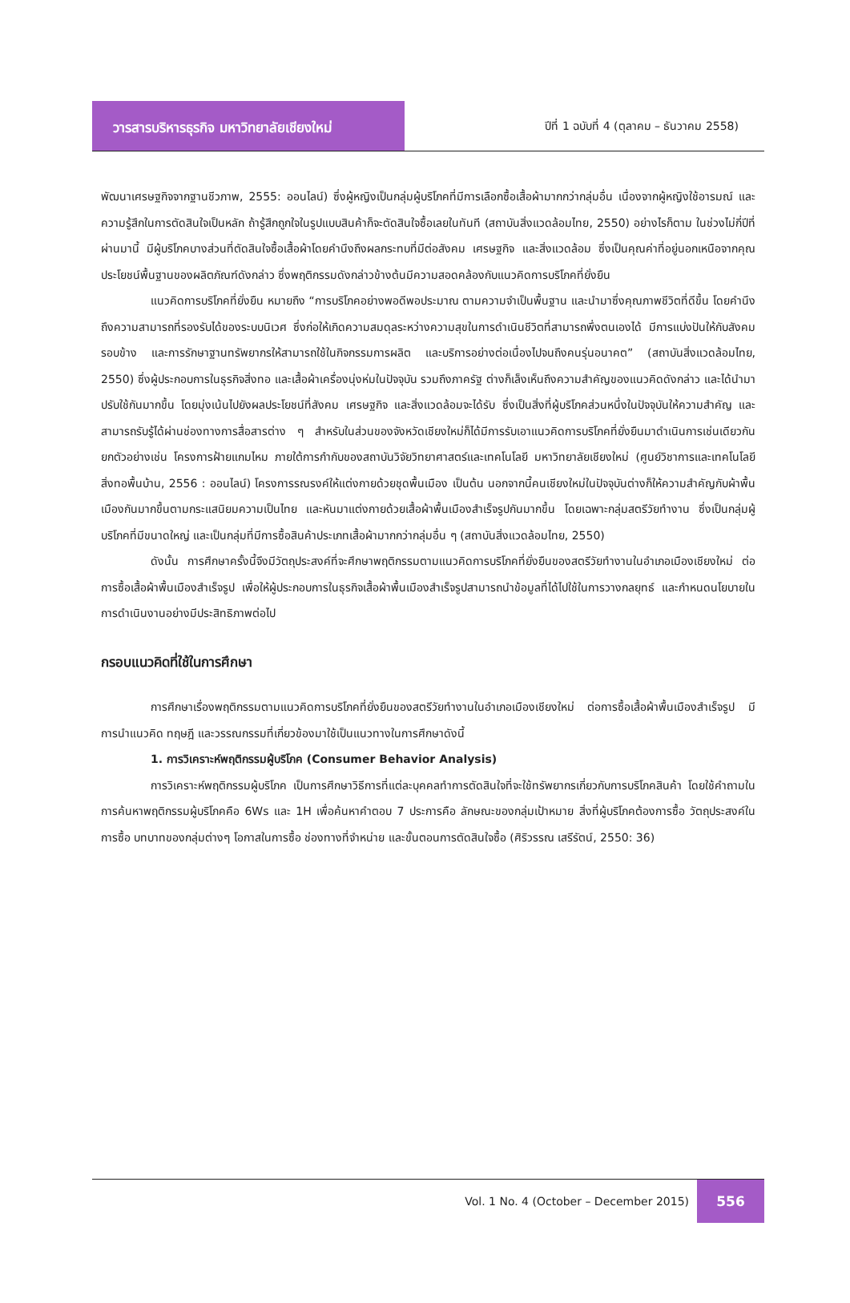วารสารบริหารธุรกิจ มหาวิทยาลัยเชียงใหม่
ปีที่ 1 ฉบับที่ 4 (ตุลาคม – ธันวาคม 2558)
พัฒนาเศรษฐกิจจากฐานชีวภาพ, 2555: ออนไลน์) ซึ่งผู้หญิงเป็นกลุ่มผู้บริโภคที่มีการเลือกซื้อเสื้อผ้ามากกว่ากลุ่มอื่น เนื่องจากผู้หญิงใช้อารมณ์ และความรู้สึกในการตัดสินใจเป็นหลัก ถ้ารู้สึกถูกใจในรูปแบบสินค้าก็จะตัดสินใจซื้อเลยในทันที (สถาบันสิ่งแวดล้อมไทย, 2550) อย่างไรก็ตาม ในช่วงไม่กี่ปีที่ผ่านมานี้ มีผู้บริโภคบางส่วนที่ตัดสินใจซื้อเสื้อผ้าโดยคำนึงถึงผลกระทบที่มีต่อสังคม เศรษฐกิจ และสิ่งแวดล้อม ซึ่งเป็นคุณค่าที่อยู่นอกเหนือจากคุณประโยชน์พื้นฐานของผลิตภัณฑ์ดังกล่าว ซึ่งพฤติกรรมดังกล่าวข้างต้นมีความสอดคล้องกับแนวคิดการบริโภคที่ยั่งยืน
แนวคิดการบริโภคที่ยั่งยืน หมายถึง “การบริโภคอย่างพอดีพอประมาณ ตามความจำเป็นพื้นฐาน และนำมาซึ่งคุณภาพชีวิตที่ดีขึ้น โดยคำนึงถึงความสามารถที่รองรับได้ของระบบนิเวศ ซึ่งก่อให้เกิดความสมดุลระหว่างความสุขในการดำเนินชีวิตที่สามารถพึ่งตนเองได้ มีการแบ่งปันให้กับสังคมรอบข้าง และการรักษาฐานทรัพยากรให้สามารถใช้ในกิจกรรมการผลิต และบริการอย่างต่อเนื่องไปจนถึงคนรุ่นอนาคต” (สถาบันสิ่งแวดล้อมไทย, 2550) ซึ่งผู้ประกอบการในธุรกิจสิ่งทอ และเสื้อผ้าเครื่องนุ่งห่มในปัจจุบัน รวมถึงภาครัฐ ต่างก็เล็งเห็นถึงความสำคัญของแนวคิดดังกล่าว และได้นำมาปรับใช้กันมากขึ้น โดยมุ่งเน้นไปยังผลประโยชน์ที่สังคม เศรษฐกิจ และสิ่งแวดล้อมจะได้รับ ซึ่งเป็นสิ่งที่ผู้บริโภคส่วนหนึ่งในปัจจุบันให้ความสำคัญ และสามารถรับรู้ได้ผ่านช่องทางการสื่อสารต่าง ๆ สำหรับในส่วนของจังหวัดเชียงใหม่ก็ได้มีการรับเอาแนวคิดการบริโภคที่ยั่งยืนมาดำเนินการเช่นเดียวกัน ยกตัวอย่างเช่น โครงการฝ้ายแกมไหม ภายใต้การกำกับของสถาบันวิจัยวิทยาศาสตร์และเทคโนโลยี มหาวิทยาลัยเชียงใหม่ (ศูนย์วิชาการและเทคโนโลยีสิ่งทอพื้นบ้าน, 2556 : ออนไลน์) โครงการรณรงค์ให้แต่งกายด้วยชุดพื้นเมือง เป็นต้น นอกจากนี้คนเชียงใหม่ในปัจจุบันต่างก็ให้ความสำคัญกับผ้าพื้นเมืองกันมากขึ้นตามกระแสนิยมความเป็นไทย และหันมาแต่งกายด้วยเสื้อผ้าพื้นเมืองสำเร็จรูปกันมากขึ้น โดยเฉพาะกลุ่มสตรีวัยทำงาน ซึ่งเป็นกลุ่มผู้บริโภคที่มีขนาดใหญ่ และเป็นกลุ่มที่มีการซื้อสินค้าประเภทเสื้อผ้ามากกว่ากลุ่มอื่น ๆ (สถาบันสิ่งแวดล้อมไทย, 2550)
ดังนั้น การศึกษาครั้งนี้จึงมีวัตถุประสงค์ที่จะศึกษาพฤติกรรมตามแนวคิดการบริโภคที่ยั่งยืนของสตรีวัยทำงานในอำเภอเมืองเชียงใหม่ ต่อการซื้อเสื้อผ้าพื้นเมืองสำเร็จรูป เพื่อให้ผู้ประกอบการในธุรกิจเสื้อผ้าพื้นเมืองสำเร็จรูปสามารถนำข้อมูลที่ได้ไปใช้ในการวางกลยุทธ์ และกำหนดนโยบายในการดำเนินงานอย่างมีประสิทธิภาพต่อไป
กรอบแนวคิดที่ใช้ในการศึกษา
การศึกษาเรื่องพฤติกรรมตามแนวคิดการบริโภคที่ยั่งยืนของสตรีวัยทำงานในอำเภอเมืองเชียงใหม่ ต่อการซื้อเสื้อผ้าพื้นเมืองสำเร็จรูป มีการนำแนวคิด ทฤษฎี และวรรณกรรมที่เกี่ยวข้องมาใช้เป็นแนวทางในการศึกษาดังนี้
1. การวิเคราะห์พฤติกรรมผู้บริโภค (Consumer Behavior Analysis)
การวิเคราะห์พฤติกรรมผู้บริโภค เป็นการศึกษาวิธีการที่แต่ละบุคคลทำการตัดสินใจที่จะใช้ทรัพยากรเกี่ยวกับการบริโภคสินค้า โดยใช้คำถามในการค้นหาพฤติกรรมผู้บริโภคคือ 6Ws และ 1H เพื่อค้นหาคำตอบ 7 ประการคือ ลักษณะของกลุ่มเป้าหมาย สิ่งที่ผู้บริโภคต้องการซื้อ วัตถุประสงค์ในการซื้อ บทบาทของกลุ่มต่างๆ โอกาสในการซื้อ ช่องทางที่จำหน่าย และขั้นตอนการตัดสินใจซื้อ (ศิริวรรณ เสรีรัตน์, 2550: 36)
Vol. 1 No. 4 (October – December 2015)
556